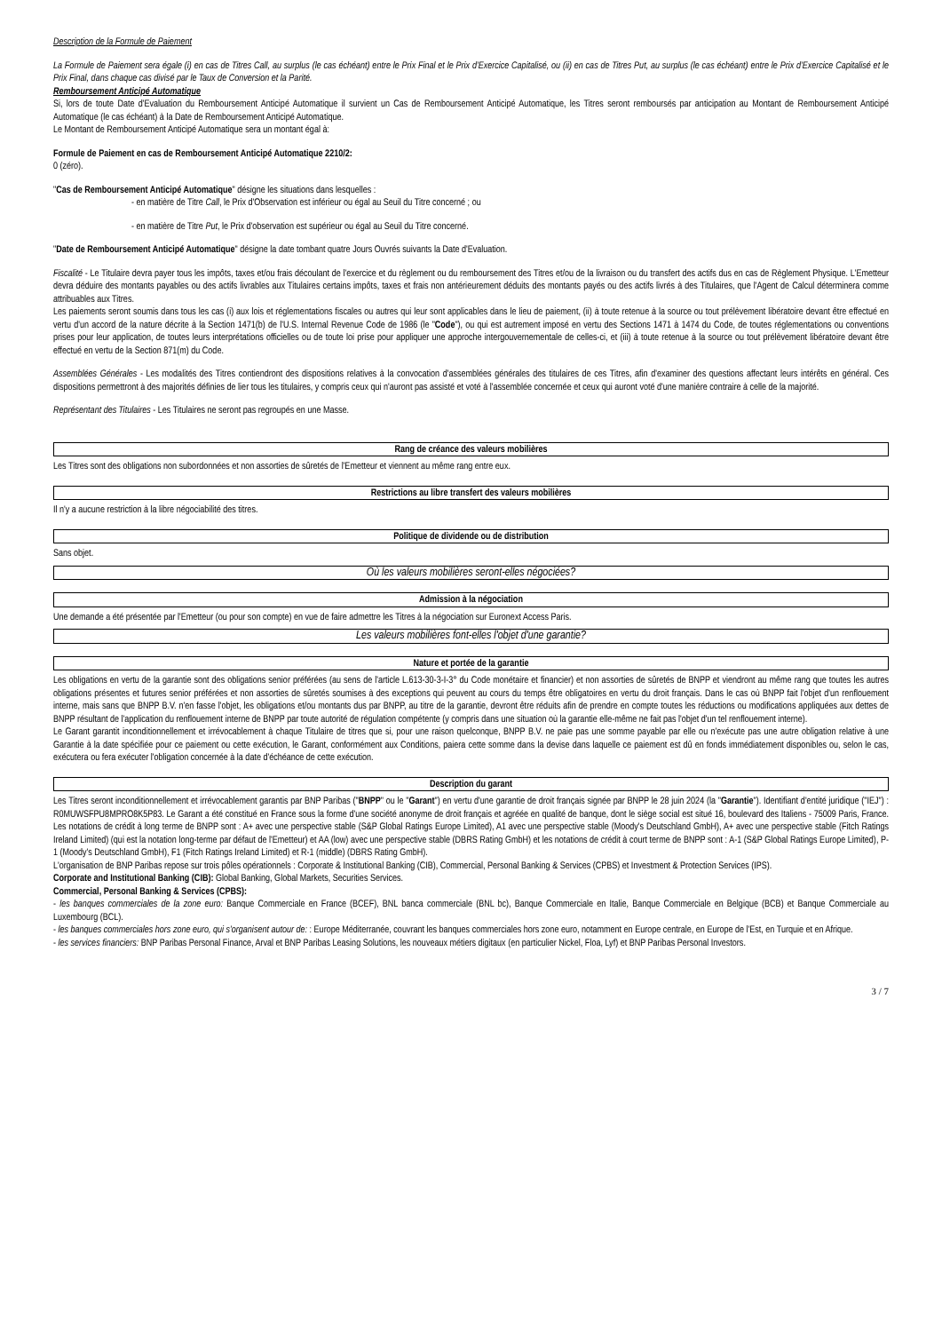Description de la Formule de Paiement
La Formule de Paiement sera égale (i) en cas de Titres Call, au surplus (le cas échéant) entre le Prix Final et le Prix d'Exercice Capitalisé, ou (ii) en cas de Titres Put, au surplus (le cas échéant) entre le Prix d'Exercice Capitalisé et le Prix Final, dans chaque cas divisé par le Taux de Conversion et la Parité.
Remboursement Anticipé Automatique
Si, lors de toute Date d'Evaluation du Remboursement Anticipé Automatique il survient un Cas de Remboursement Anticipé Automatique, les Titres seront remboursés par anticipation au Montant de Remboursement Anticipé Automatique (le cas échéant) à la Date de Remboursement Anticipé Automatique.
Le Montant de Remboursement Anticipé Automatique sera un montant égal à:
Formule de Paiement en cas de Remboursement Anticipé Automatique 2210/2:
0 (zéro).
"Cas de Remboursement Anticipé Automatique" désigne les situations dans lesquelles :
- en matière de Titre Call, le Prix d'Observation est inférieur ou égal au Seuil du Titre concerné ; ou
- en matière de Titre Put, le Prix d'observation est supérieur ou égal au Seuil du Titre concerné.
"Date de Remboursement Anticipé Automatique" désigne la date tombant quatre Jours Ouvrés suivants la Date d'Evaluation.
Fiscalité - Le Titulaire devra payer tous les impôts, taxes et/ou frais découlant de l'exercice et du règlement ou du remboursement des Titres et/ou de la livraison ou du transfert des actifs dus en cas de Règlement Physique. L'Emetteur devra déduire des montants payables ou des actifs livrables aux Titulaires certains impôts, taxes et frais non antérieurement déduits des montants payés ou des actifs livrés à des Titulaires, que l'Agent de Calcul déterminera comme attribuables aux Titres.
Les paiements seront soumis dans tous les cas (i) aux lois et réglementations fiscales ou autres qui leur sont applicables dans le lieu de paiement, (ii) à toute retenue à la source ou tout prélèvement libératoire devant être effectué en vertu d'un accord de la nature décrite à la Section 1471(b) de l'U.S. Internal Revenue Code de 1986 (le "Code"), ou qui est autrement imposé en vertu des Sections 1471 à 1474 du Code, de toutes réglementations ou conventions prises pour leur application, de toutes leurs interprétations officielles ou de toute loi prise pour appliquer une approche intergouvernementale de celles-ci, et (iii) à toute retenue à la source ou tout prélèvement libératoire devant être effectué en vertu de la Section 871(m) du Code.
Assemblées Générales - Les modalités des Titres contiendront des dispositions relatives à la convocation d'assemblées générales des titulaires de ces Titres, afin d'examiner des questions affectant leurs intérêts en général. Ces dispositions permettront à des majorités définies de lier tous les titulaires, y compris ceux qui n'auront pas assisté et voté à l'assemblée concernée et ceux qui auront voté d'une manière contraire à celle de la majorité.
Représentant des Titulaires - Les Titulaires ne seront pas regroupés en une Masse.
Rang de créance des valeurs mobilières
Les Titres sont des obligations non subordonnées et non assorties de sûretés de l'Emetteur et viennent au même rang entre eux.
Restrictions au libre transfert des valeurs mobilières
Il n'y a aucune restriction à la libre négociabilité des titres.
Politique de dividende ou de distribution
Sans objet.
Où les valeurs mobilières seront-elles négociées?
Admission à la négociation
Une demande a été présentée par l'Emetteur (ou pour son compte) en vue de faire admettre les Titres à la négociation sur Euronext Access Paris.
Les valeurs mobilières font-elles l'objet d'une garantie?
Nature et portée de la garantie
Les obligations en vertu de la garantie sont des obligations senior préférées (au sens de l'article L.613-30-3-I-3° du Code monétaire et financier) et non assorties de sûretés de BNPP et viendront au même rang que toutes les autres obligations présentes et futures senior préférées et non assorties de sûretés soumises à des exceptions qui peuvent au cours du temps être obligatoires en vertu du droit français. Dans le cas où BNPP fait l'objet d'un renflouement interne, mais sans que BNPP B.V. n'en fasse l'objet, les obligations et/ou montants dus par BNPP, au titre de la garantie, devront être réduits afin de prendre en compte toutes les réductions ou modifications appliquées aux dettes de BNPP résultant de l'application du renflouement interne de BNPP par toute autorité de régulation compétente (y compris dans une situation où la garantie elle-même ne fait pas l'objet d'un tel renflouement interne).
Le Garant garantit inconditionnellement et irrévocablement à chaque Titulaire de titres que si, pour une raison quelconque, BNPP B.V. ne paie pas une somme payable par elle ou n'exécute pas une autre obligation relative à une Garantie à la date spécifiée pour ce paiement ou cette exécution, le Garant, conformément aux Conditions, paiera cette somme dans la devise dans laquelle ce paiement est dû en fonds immédiatement disponibles ou, selon le cas, exécutera ou fera exécuter l'obligation concernée à la date d'échéance de cette exécution.
Description du garant
Les Titres seront inconditionnellement et irrévocablement garantis par BNP Paribas ("BNPP" ou le "Garant") en vertu d'une garantie de droit français signée par BNPP le 28 juin 2024 (la "Garantie"). Identifiant d'entité juridique ("IEJ") : R0MUWSFPU8MPRO8K5P83. Le Garant a été constitué en France sous la forme d'une société anonyme de droit français et agréée en qualité de banque, dont le siège social est situé 16, boulevard des Italiens - 75009 Paris, France. Les notations de crédit à long terme de BNPP sont : A+ avec une perspective stable (S&P Global Ratings Europe Limited), A1 avec une perspective stable (Moody's Deutschland GmbH), A+ avec une perspective stable (Fitch Ratings Ireland Limited) (qui est la notation long-terme par défaut de l'Emetteur) et AA (low) avec une perspective stable (DBRS Rating GmbH) et les notations de crédit à court terme de BNPP sont : A-1 (S&P Global Ratings Europe Limited), P-1 (Moody's Deutschland GmbH), F1 (Fitch Ratings Ireland Limited) et R-1 (middle) (DBRS Rating GmbH).
L'organisation de BNP Paribas repose sur trois pôles opérationnels : Corporate & Institutional Banking (CIB), Commercial, Personal Banking & Services (CPBS) et Investment & Protection Services (IPS).
Corporate and Institutional Banking (CIB): Global Banking, Global Markets, Securities Services.
Commercial, Personal Banking & Services (CPBS):
- les banques commerciales de la zone euro: Banque Commerciale en France (BCEF), BNL banca commerciale (BNL bc), Banque Commerciale en Italie, Banque Commerciale en Belgique (BCB) et Banque Commerciale au Luxembourg (BCL).
- les banques commerciales hors zone euro, qui s'organisent autour de: : Europe Méditerranée, couvrant les banques commerciales hors zone euro, notamment en Europe centrale, en Europe de l'Est, en Turquie et en Afrique.
- les services financiers: BNP Paribas Personal Finance, Arval et BNP Paribas Leasing Solutions, les nouveaux métiers digitaux (en particulier Nickel, Floa, Lyf) et BNP Paribas Personal Investors.
3 / 7